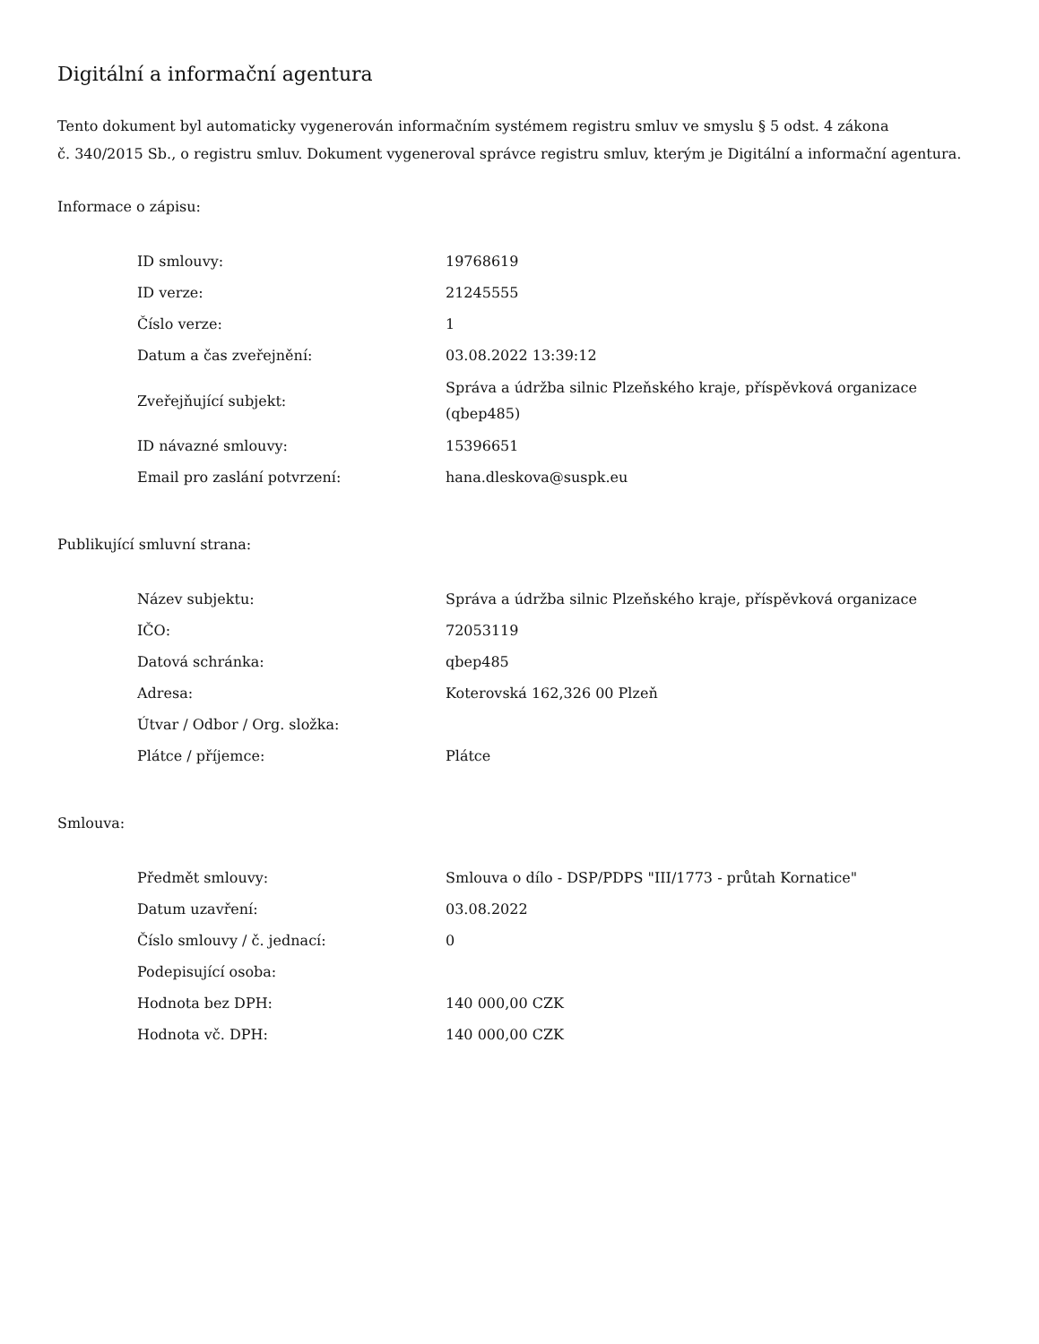Digitální a informační agentura
Tento dokument byl automaticky vygenerován informačním systémem registru smluv ve smyslu § 5 odst. 4 zákona
č. 340/2015 Sb., o registru smluv. Dokument vygeneroval správce registru smluv, kterým je Digitální a informační agentura.
Informace o zápisu:
| ID smlouvy: | 19768619 |
| ID verze: | 21245555 |
| Číslo verze: | 1 |
| Datum a čas zveřejnění: | 03.08.2022 13:39:12 |
| Zveřejňující subjekt: | Správa a údržba silnic Plzeňského kraje, příspěvková organizace (qbep485) |
| ID návazné smlouvy: | 15396651 |
| Email pro zaslání potvrzení: | hana.dleskova@suspk.eu |
Publikující smluvní strana:
| Název subjektu: | Správa a údržba silnic Plzeňského kraje, příspěvková organizace |
| IČO: | 72053119 |
| Datová schránka: | qbep485 |
| Adresa: | Koterovská 162,326 00 Plzeň |
| Útvar / Odbor / Org. složka: | |
| Plátce / příjemce: | Plátce |
Smlouva:
| Předmět smlouvy: | Smlouva o dílo - DSP/PDPS "III/1773 - průtah Kornatice" |
| Datum uzavření: | 03.08.2022 |
| Číslo smlouvy / č. jednací: | 0 |
| Podepisující osoba: | |
| Hodnota bez DPH: | 140 000,00 CZK |
| Hodnota vč. DPH: | 140 000,00 CZK |